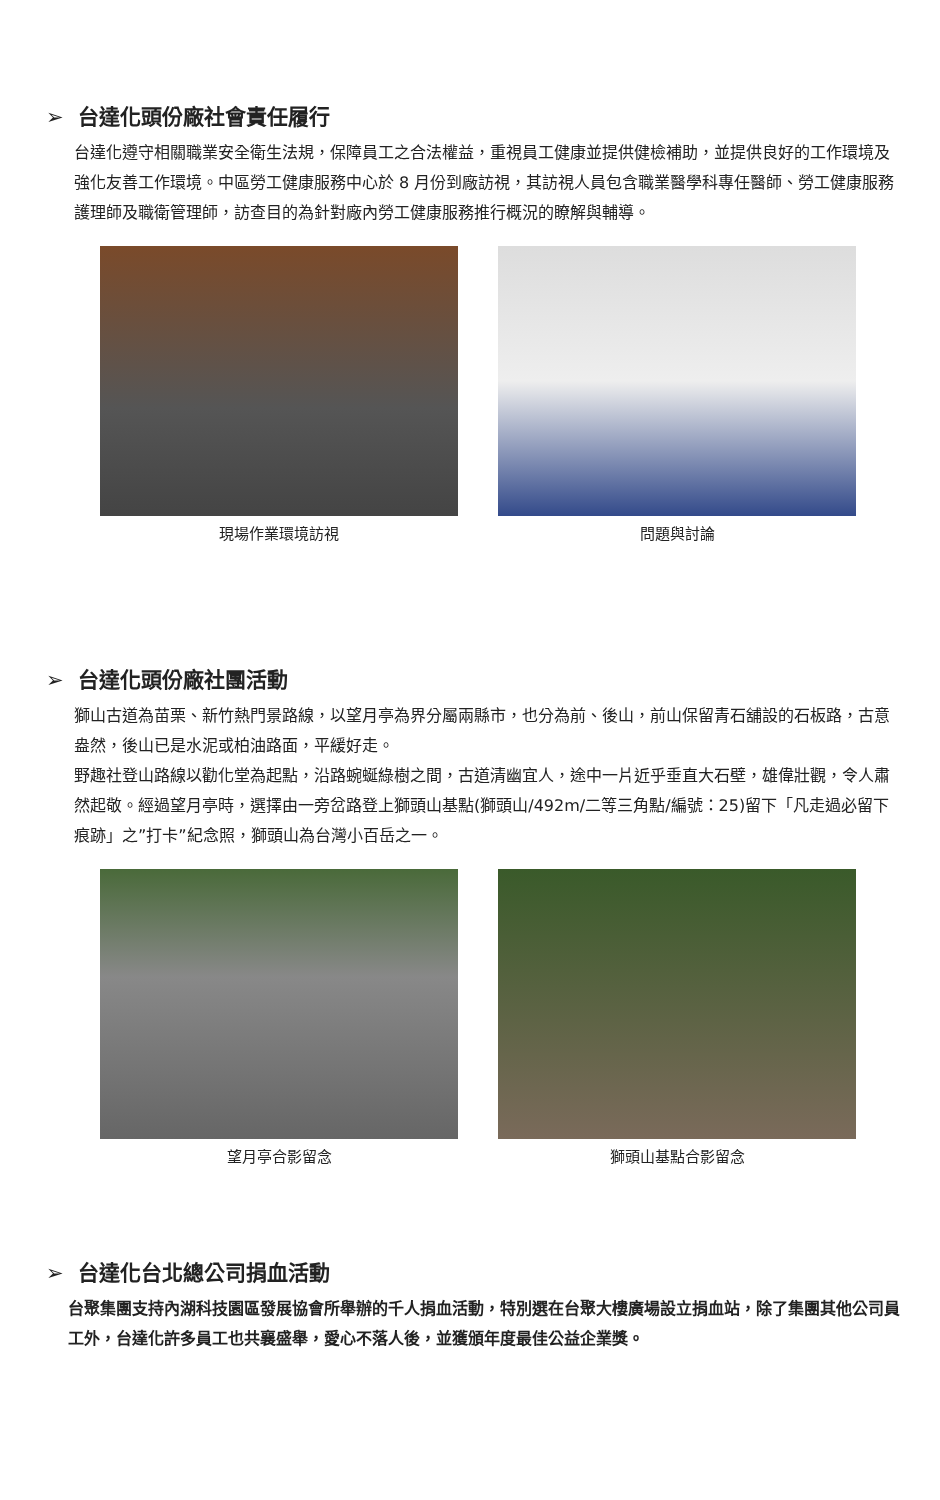➢ 台達化頭份廠社會責任履行
台達化遵守相關職業安全衛生法規，保障員工之合法權益，重視員工健康並提供健檢補助，並提供良好的工作環境及強化友善工作環境。中區勞工健康服務中心於 8 月份到廠訪視，其訪視人員包含職業醫學科專任醫師、勞工健康服務護理師及職衛管理師，訪查目的為針對廠內勞工健康服務推行概況的瞭解與輔導。
現場作業環境訪視 問題與討論
➢ 台達化頭份廠社團活動
獅山古道為苗栗、新竹熱門景路線，以望月亭為界分屬兩縣市，也分為前、後山，前山保留青石舖設的石板路，古意盎然，後山已是水泥或柏油路面，平緩好走。
野趣社登山路線以勸化堂為起點，沿路蜿蜒綠樹之間，古道清幽宜人，途中一片近乎垂直大石壁，雄偉壯觀，令人肅然起敬。經過望月亭時，選擇由一旁岔路登上獅頭山基點(獅頭山/492m/二等三角點/編號：25)留下「凡走過必留下痕跡」之”打卡”紀念照，獅頭山為台灣小百岳之一。
望月亭合影留念 獅頭山基點合影留念
➢ 台達化台北總公司捐血活動
台聚集團支持內湖科技園區發展協會所舉辦的千人捐血活動，特別選在台聚大樓廣場設立捐血站，除了集團其他公司員工外，台達化許多員工也共襄盛舉，愛心不落人後，並獲頒年度最佳公益企業獎。